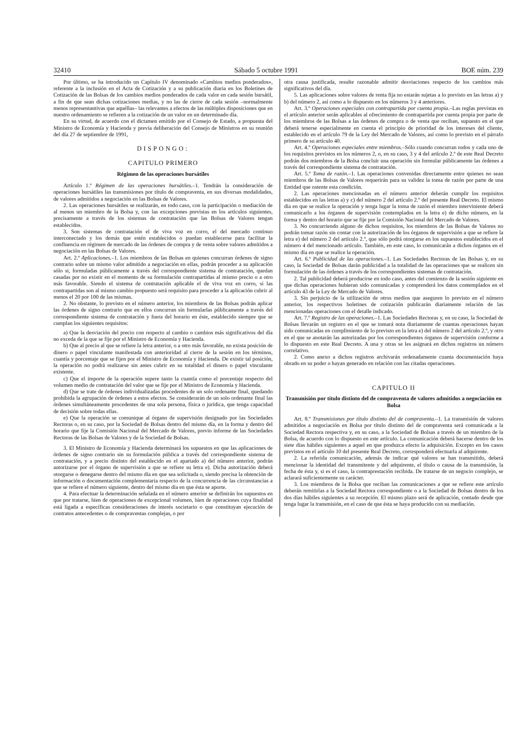32410 Sábado 5 octubre 1991 BOE núm. 239
Por último, se ha introducido un Capítulo IV denominado «Cambios medios ponderados», referente a la inclusión en el Acta de Cotización y a su publicación diaria en los Boletines de Cotización de las Bolsas de los cambios medios ponderados de cada valor en cada sesión bursátil, a fin de que sean dichas cotizaciones medias, y no las de cierre de cada sesión –normalmente menos representantivas que aquéllas– las relevantes a efectos de las múltiples disposiciones que en nuestro ordenamiento se refieren a la cotización de un valor en un determinado día.
En su virtud, de acuerdo con el dictamen emitido por el Consejo de Estado, a propuesta del Ministro de Economía y Hacienda y previa deliberación del Consejo de Ministros en su reunión del día 27 de septiembre de 1991,
DISPONGO:
CAPITULO PRIMERO
Régimen de las operaciones bursátiles
Artículo 1.º Régimen de las operaciones bursátiles.–1. Tendrán la consideración de operaciones bursátiles las transmisiones por título de compraventa, en sus diversas modalidades, de valores admitidos a negociación en las Bolsas de Valores.
2. Las operaciones bursátiles se realizarán, en todo caso, con la participación o mediación de al menos un miembro de la Bolsa y, con las excepciones previstas en los artículos siguientes, precisamente a través de los sistemas de contratación que las Bolsas de Valores tengan establecidos.
3. Son sistemas de contratación el de viva voz en corro, el del mercado continuo interconectado y los demás que estén establecidos o puedan establecerse para facilitar la confluencia en régimen de mercado de las órdenes de compra y de venta sobre valores admitidos a negociación en las Bolsas de Valores.
Art. 2.º Aplicaciones.–1. Los miembros de las Bolsas en quienes concurran órdenes de signo contrario sobre un mismo valor admitido a negociación en ellas, podrán proceder a su aplicación sólo si, formuladas públicamente a través del correspondiente sistema de contratación, quedan casadas por no existir en el momento de su formulación contrapartidas al mismo precio o a otro más favorable. Siendo el sistema de contratación aplicable el de viva voz en corro, si las contrapartidas son al mismo cambio propuesto será requisito para proceder a la aplicación cubrir al menos el 20 por 100 de las mismas.
2. No obstante, lo previsto en el número anterior, los miembros de las Bolsas podrán aplicar las órdenes de signo contrario que en ellos concurran sin formularlas públicamente a través del correspondiente sistema de contratación y fuera del horario en éste, establecido siempre que se cumplan los siguientes requisitos:
a) Que la desviación del precio con respecto al cambio o cambios más significativos del día no exceda de la que se fije por el Ministro de Economía y Hacienda.
b) Que al precio al que se refiere la letra anterior, o a otro más favorable, no exista posición de dinero o papel vinculante manifestada con anterioridad al cierre de la sesión en los términos, cuantía y porcentaje que se fijen por el Ministro de Economía y Hacienda. De existir tal posición, la operación no podrá realizarse sin antes cubrir en su totalidad el dinero o papel vinculante existente.
c) Que el importe de la operación supere tanto la cuantía como el porcentaje respecto del volumen medio de contratación del valor que se fije por el Ministro de Economía y Hacienda.
d) Que se trate de órdenes individualizadas procedentes de un solo ordenante final, quedando prohibida la agrupación de órdenes a estos efectos. Se considerarán de un solo ordenante final las órdenes simultáneamente procedentes de una sola persona, física o jurídica, que tenga capacidad de decisión sobre todas ellas.
e) Que la operación se comunique al órgano de supervisión designado por las Sociedades Rectoras o, en su caso, por la Sociedad de Bolsas dentro del mismo día, en la forma y dentro del horario que fije la Comisión Nacional del Mercado de Valores, previo informe de las Sociedades Rectoras de las Bolsas de Valores y de la Sociedad de Bolsas.
3. El Ministro de Economía y Hacienda determinará los supuestos en que las aplicaciones de órdenes de signo contrario sin su formulación pública a través del correspondiente sistema de contratación, y a precio distinto del establecido en el apartado a) del número anterior, podrán autorizarse por el órgano de supervisión a que se refiere su letra e). Dicha autorización deberá otorgarse o denegarse dentro del mismo día en que sea solicitada o, siendo precisa la obtención de información o documentación complementaria respecto de la concurrencia de las circunstancias a que se refiere el número siguiente, dentro del mismo día en que ésta se aporte.
4. Para efectuar la determinación señalada en el número anterior se definirán los supuestos en que por tratarse, bien de operaciones de excepcional volumen, bien de operaciones cuya finalidad está ligada a específicas consideraciones de interés societario o que constituyan ejecución de contratos antecedentes o de compraventas complejas, o por
otra causa justificada, resulte razonable admitir desviaciones respecto de los cambios más significativos del día.
5. Las aplicaciones sobre valores de renta fija no estarán sujetas a lo previsto en las letras a) y b) del número 2, así como a lo dispuesto en los números 3 y 4 anteriores.
Art. 3.º Operaciones especiales con contrapartida por cuenta propia.–Las reglas previstas en el artículo anterior serán aplicables al ofrecimiento de contrapartida por cuenta propia por parte de los miembros de las Bolsas a las órdenes de compra o de venta que reciban, supuesto en el que deberá tenerse especialmente en cuenta el principio de prioridad de los intereses del cliente, establecido en el artículo 79 de la Ley del Mercado de Valores, así como lo previsto en el párrafo primero de su artículo 40.
Art. 4.º Operaciones especiales entre miembros.–Sólo cuando concurran todos y cada uno de los requisitos previstos en los números 2, o, en su caso, 3 y 4 del artículo 2.º de este Real Decreto podrán dos miembros de la Bolsa concluir una operación sin formular públicamente las órdenes a través del correspondiente sistema de contratación.
Art. 5.º Toma de razón.–1. Las operaciones convenidas directamente entre quienes no sean miembros de las Bolsas de Valores requerirán para su validez la toma de razón por parte de una Entidad que ostente esta condición.
2. Las operaciones mencionadas en el número anterior deberán cumplir los requisitos establecidos en las letras a) y c) del número 2 del artículo 2.º del presente Real Decreto. El mismo día en que se realice la operación y tenga lugar la toma de razón el miembro interviniente deberá comunicarlo a los órganos de supervisión contemplados en la letra e) de dicho número, en la forma y dentro del horario que se fije por la Comisión Nacional del Mercado de Valores.
3. No concurriendo alguno de dichos requisitos, los miembros de las Bolsas de Valores no podrán tomar razón sin contar con la autorización de los órganos de supervisión a que se refiere la letra e) del número 2 del artículo 2.º, que sólo podrá otorgarse en los supuestos establecidos en el número 4 del mencionado artículo. También, en este caso, lo comunicarán a dichos órganos en el mismo día en que se realice la operación.
Art. 6.º Publicidad de las operaciones.–1. Las Sociedades Rectoras de las Bolsas y, en su caso, la Sociedad de Bolsas darán publicidad a la totalidad de las operaciones que se realicen sin formulación de las órdenes a través de los correspondientes sistemas de contratación.
2. Tal publicidad deberá producirse en todo caso, antes del comienzo de la sesión siguiente en que dichas operaciones hubieran sido comunicadas y comprenderá los datos contemplados en el artículo 43 de la Ley de Mercado de Valores.
3. Sin perjuicio de la utilización de otros medios que aseguren lo previsto en el número anterior, los respectivos boletines de cotización publicarán diariamente relación de las mencionadas operaciones con el detalle indicado.
Art. 7.º Registro de las operaciones.–1. Las Sociedades Rectoras y, en su caso, la Sociedad de Bolsas llevarán un registro en el que se tomará nota diariamente de cuantas operaciones hayan sido comunicadas en cumplimiento de lo previsto en la letra e) del número 2 del artículo 2.º, y otro en el que se anotarán las autorizadas por los correspondientes órganos de supervisión conforme a lo dispuesto en este Real Decreto. A una y otras se les asignará en dichos registros un número correlativo.
2. Como anexo a dichos registros archivarán ordenadamente cuanta documentación haya obrado en su poder o hayan generado en relación con las citadas operaciones.
CAPITULO II
Transmisión por título distinto del de compraventa de valores admitidos a negociación en Bolsa
Art. 8.º Transmisiones por título distinto del de compraventa.–1. La transmisión de valores admitidos a negociación en Bolsa por título distinto del de compraventa será comunicada a la Sociedad Rectora respectiva y, en su caso, a la Sociedad de Bolsas a través de un miembro de la Bolsa, de acuerdo con lo dispuesto en este artículo. La comunicación deberá hacerse dentro de los siete días hábiles siguientes a aquel en que produzca efecto la adquisición. Excepto en los casos previstos en el artículo 10 del presente Real Decreto, corresponderá efectuarla al adquirente.
2. La referida comunicación, además de indicar qué valores se han transmitido, deberá mencionar la identidad del transmitente y del adquirente, el título o causa de la transmisión, la fecha de ésta y, si es el caso, la contraprestación recibida. De tratarse de un negocio complejo, se aclarará suficientemente su carácter.
3. Los miembros de la Bolsa que reciban las comunicaciones a que se refiere este artículo deberán remitirlas a la Sociedad Rectora correspondiente o a la Sociedad de Bolsas dentro de los dos días hábiles siguientes a su recepción. El mismo plazo será de aplicación, contado desde que tenga lugar la transmisión, en el caso de que ésta se haya producido con su mediación.